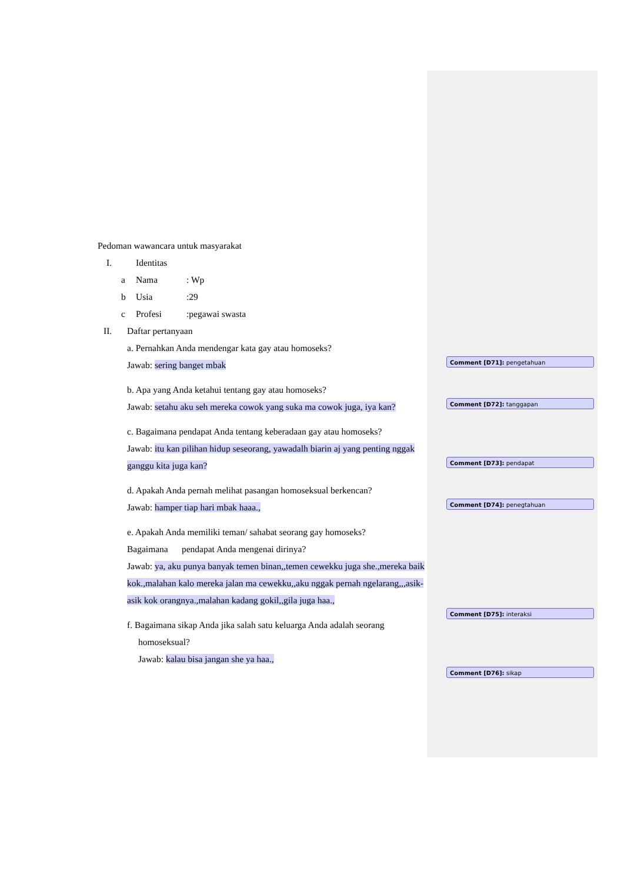Pedoman wawancara untuk masyarakat
I. Identitas
a Nama: Wp
b Usia:29
c Profesi:pegawai swasta
II. Daftar pertanyaan
a. Pernahkan Anda mendengar kata gay atau homoseks?
Jawab: sering banget mbak
b. Apa yang Anda ketahui tentang gay atau homoseks?
Jawab: setahu aku seh mereka cowok yang suka ma cowok juga, iya kan?
c. Bagaimana pendapat Anda tentang keberadaan gay atau homoseks?
Jawab: itu kan pilihan hidup seseorang, yawadalh biarin aj yang penting nggak ganggu kita juga kan?
d. Apakah Anda pernah melihat pasangan homoseksual berkencan?
Jawab: hamper tiap hari mbak haaa.,
e. Apakah Anda memiliki teman/ sahabat seorang gay homoseks?
Bagaimana pendapat Anda mengenai dirinya?
Jawab: ya, aku punya banyak temen binan,,temen cewekku juga she.,mereka baik kok.,malahan kalo mereka jalan ma cewekku,,aku nggak pernah ngelarang,,,asik-asik kok orangnya.,malahan kadang gokil,,gila juga haa.,
f. Bagaimana sikap Anda jika salah satu keluarga Anda adalah seorang
homoseksual?
Jawab: kalau bisa jangan she ya haa.,
Comment [D71]: pengetahuan
Comment [D72]: tanggapan
Comment [D73]: pendapat
Comment [D74]: penegtahuan
Comment [D75]: interaksi
Comment [D76]: sikap